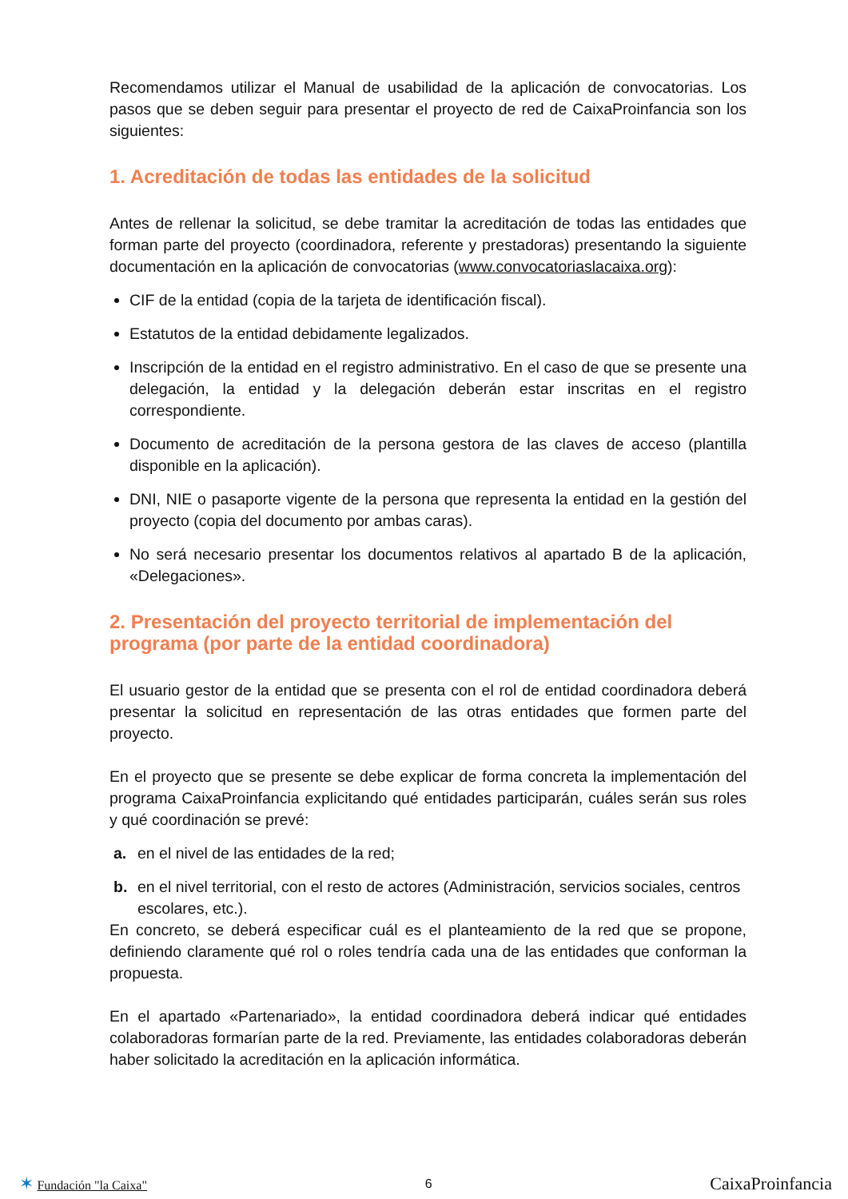Recomendamos utilizar el Manual de usabilidad de la aplicación de convocatorias. Los pasos que se deben seguir para presentar el proyecto de red de CaixaProinfancia son los siguientes:
1. Acreditación de todas las entidades de la solicitud
Antes de rellenar la solicitud, se debe tramitar la acreditación de todas las entidades que forman parte del proyecto (coordinadora, referente y prestadoras) presentando la siguiente documentación en la aplicación de convocatorias (www.convocatoriaslacaixa.org):
CIF de la entidad (copia de la tarjeta de identificación fiscal).
Estatutos de la entidad debidamente legalizados.
Inscripción de la entidad en el registro administrativo. En el caso de que se presente una delegación, la entidad y la delegación deberán estar inscritas en el registro correspondiente.
Documento de acreditación de la persona gestora de las claves de acceso (plantilla disponible en la aplicación).
DNI, NIE o pasaporte vigente de la persona que representa la entidad en la gestión del proyecto (copia del documento por ambas caras).
No será necesario presentar los documentos relativos al apartado B de la aplicación, «Delegaciones».
2. Presentación del proyecto territorial de implementación del programa (por parte de la entidad coordinadora)
El usuario gestor de la entidad que se presenta con el rol de entidad coordinadora deberá presentar la solicitud en representación de las otras entidades que formen parte del proyecto.
En el proyecto que se presente se debe explicar de forma concreta la implementación del programa CaixaProinfancia explicitando qué entidades participarán, cuáles serán sus roles y qué coordinación se prevé:
a. en el nivel de las entidades de la red;
b. en el nivel territorial, con el resto de actores (Administración, servicios sociales, centros escolares, etc.).
En concreto, se deberá especificar cuál es el planteamiento de la red que se propone, definiendo claramente qué rol o roles tendría cada una de las entidades que conforman la propuesta.
En el apartado «Partenariado», la entidad coordinadora deberá indicar qué entidades colaboradoras formarían parte de la red. Previamente, las entidades colaboradoras deberán haber solicitado la acreditación en la aplicación informática.
✶ Fundación "la Caixa" 6 CaixaProinfancia